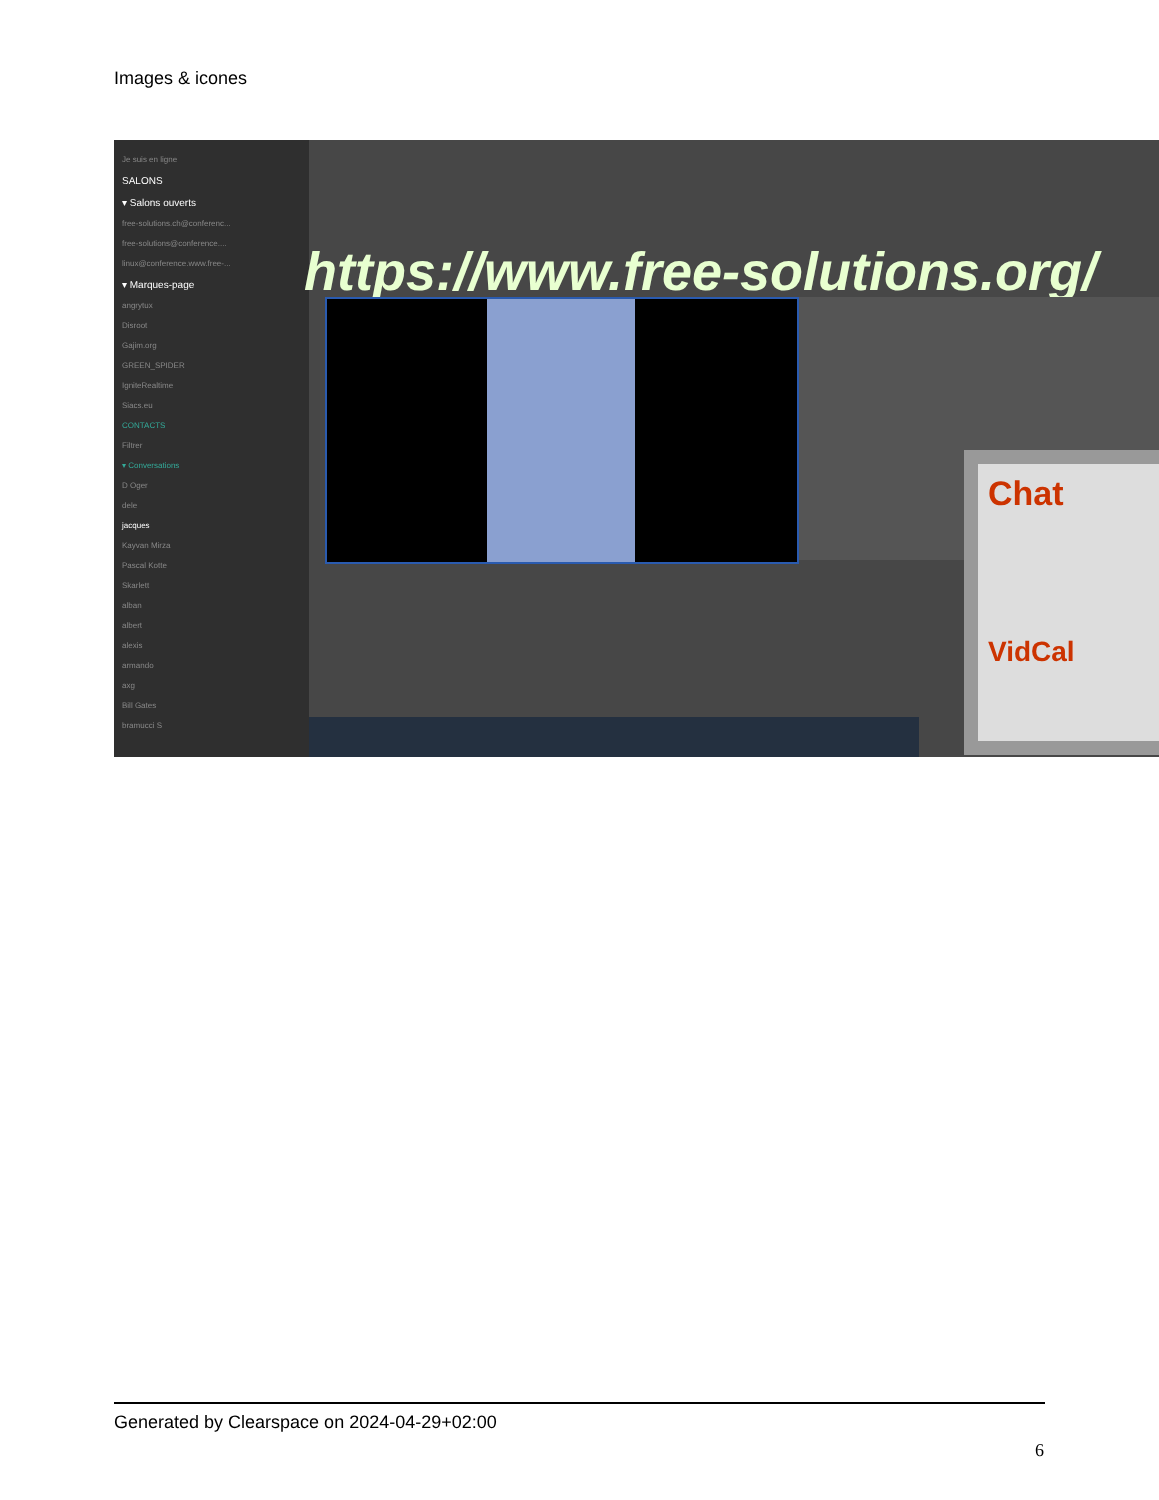Images & icones
Je suis en ligne
SALONS
▾ Salons ouverts
free-solutions.ch@conferenc...
free-solutions@conference....
linux@conference.www.free-...
▾ Marques-page
angrytux
Disroot
Gajim.org
GREEN_SPIDER
IgniteRealtime
Siacs.eu
CONTACTS
Filtrer
▾ Conversations
D Oger
dele
jacques
Kayvan Mirza
Pascal Kotte
Skarlett
alban
albert
alexis
armando
axg
Bill Gates
bramucci S
https://www.free-solutions.org/
Chat
VidCal
Generated by Clearspace on 2024-04-29+02:00
6